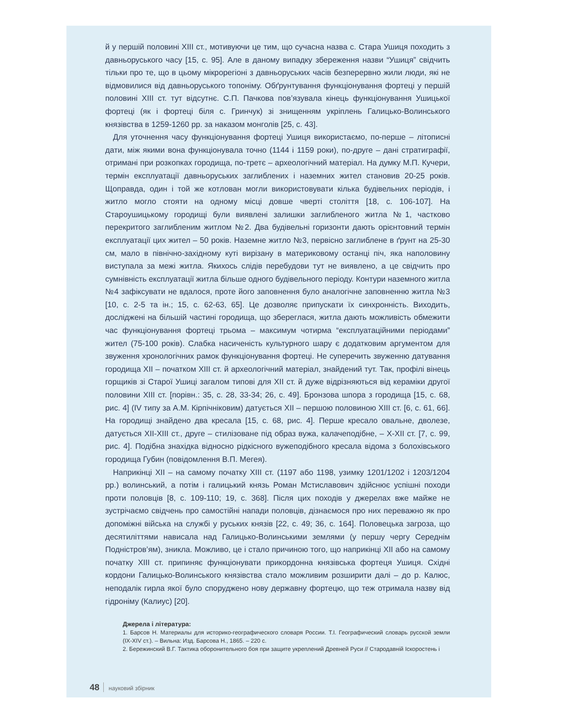й у першій половині XIII ст., мотивуючи це тим, що сучасна назва с. Стара Ушиця походить з давньоруського часу [15, с. 95]. Але в даному випадку збереження назви “Ушиця” свідчить тільки про те, що в цьому мікрорегіоні з давньоруських часів безперервно жили люди, які не відмовилися від давньоруського топоніму. Обґрунтування функціонування фортеці у першій половині XIII ст. тут відсутнє. С.П. Пачкова пов’язувала кінець функціонування Ушицької фортеці (як і фортеці біля с. Гринчук) зі знищенням укріплень Галицько-Волинського князівства в 1259-1260 рр. за наказом монголів [25, с. 43].
Для уточнення часу функціонування фортеці Ушиця використаємо, по-перше – літописні дати, між якими вона функціонувала точно (1144 і 1159 роки), по-друге – дані стратиграфії, отримані при розкопках городища, по-третє – археологічний матеріал. На думку М.П. Кучери, термін експлуатації давньоруських заглиблених і наземних жител становив 20-25 років. Щоправда, один і той же котлован могли використовувати кілька будівельних періодів, і житло могло стояти на одному місці довше чверті століття [18, с. 106-107]. На Староушицькому городищі були виявлені залишки заглибленого житла №1, частково перекритого заглибленим житлом №2. Два будівельні горизонти дають орієнтовний термін експлуатації цих жител – 50 років. Наземне житло №3, первісно заглиблене в ґрунт на 25-30 см, мало в північно-західному куті вирізану в материковому останці піч, яка наполовину виступала за межі житла. Якихось слідів перебудови тут не виявлено, а це свідчить про сумнівність експлуатації житла більше одного будівельного періоду. Контури наземного житла №4 зафіксувати не вдалося, проте його заповнення було аналогічне заповненню житла №3 [10, с. 2-5 та ін.; 15, с. 62-63, 65]. Це дозволяє припускати їх синхронність. Виходить, досліджені на більшій частині городища, що збереглася, житла дають можливість обмежити час функціонування фортеці трьома – максимум чотирма “експлуатаційними періодами” жител (75-100 років). Слабка насиченість культурного шару є додатковим аргументом для звуження хронологічних рамок функціонування фортеці. Не суперечить звуженню датування городища XII – початком XIII ст. й археологічний матеріал, знайдений тут. Так, профілі вінець горщиків зі Старої Ушиці загалом типові для XII ст. й дуже відрізняються від кераміки другої половини XIII ст. [порівн.: 35, с. 28, 33-34; 26, с. 49]. Бронзова шпора з городища [15, с. 68, рис. 4] (IV типу за А.М. Кірпічніковим) датується XII – першою половиною XIII ст. [6, с. 61, 66]. На городищі знайдено два кресала [15, с. 68, рис. 4]. Перше кресало овальне, дволезе, датується XII-XIII ст., друге – стилізоване під образ вужа, калачеподібне, – X-XII ст. [7, с. 99, рис. 4]. Подібна знахідка відносно рідкісного вужеподібного кресала відома з болохівського городища Губин (повідомлення В.П. Мегея).
Наприкінці XII – на самому початку XIII ст. (1197 або 1198, узимку 1201/1202 і 1203/1204 рр.) волинський, а потім і галицький князь Роман Мстиславович здійснює успішні походи проти половців [8, с. 109-110; 19, с. 368]. Після цих походів у джерелах вже майже не зустрічаємо свідчень про самостійні напади половців, дізнаємося про них переважно як про допоміжні війська на службі у руських князів [22, с. 49; 36, с. 164]. Половецька загроза, що десятиліттями нависала над Галицько-Волинськими землями (у першу чергу Середнім Подністров’ям), зникла. Можливо, це і стало причиною того, що наприкінці XII або на самому початку XIII ст. припиняє функціонувати прикордонна князівська фортеця Ушиця. Східні кордони Галицько-Волинського князівства стало можливим розширити далі – до р. Калюс, неподалік гирла якої було споруджено нову державну фортецю, що теж отримала назву від гідроніму (Калиус) [20].
Джерела і література:
1. Барсов Н. Материалы для историко-географического словаря России. Т.І. Географический словарь русской земли (IX-XIV ст.). – Вильна: Изд. Барсова Н., 1865. – 220 с.
2. Бережинский В.Г. Тактика оборонительного боя при защите укреплений Древней Руси // Стародавній Іскоростень і
48 науковий збірник